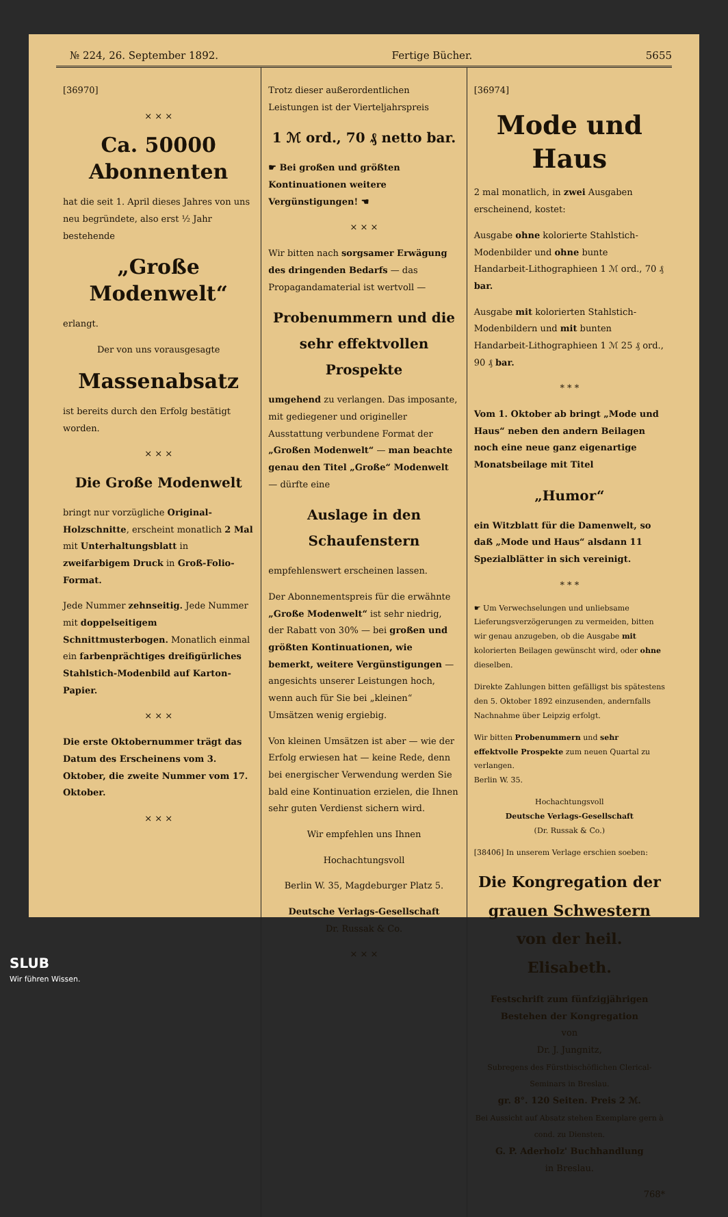№ 224, 26. September 1892. Fertige Bücher. 5655
[36970]
× × ×
Ca. 50000 Abonnenten
hat die seit 1. April dieses Jahres von uns neu begründete, also erst ½ Jahr bestehende
„Große Modenwelt“
erlangt.
Der von uns vorausgesagte
Massenabsatz
ist bereits durch den Erfolg bestätigt worden.
× × ×
Die Große Modenwelt
bringt nur vorzügliche Original-Holzschnitte, erscheint monatlich 2 Mal mit Unterhaltungsblatt in zweifarbigem Druck in Groß-Folio-Format.
Jede Nummer zehnseitig. Jede Nummer mit doppelseitigem Schnittmusterbogen. Monatlich einmal ein farbenprächtiges dreifigürliches Stahlstich-Modenbild auf Karton-Papier.
× × ×
Die erste Oktobernummer trägt das Datum des Erscheinens vom 3. Oktober, die zweite Nummer vom 17. Oktober.
× × ×
Trotz dieser außerordentlichen Leistungen ist der Vierteljahrspreis
1 ℳ ord., 70 ₰ netto bar.
☛ Bei großen und größten Kontinuationen weitere Vergünstigungen! ☚
× × ×
Wir bitten nach sorgsamer Erwägung des dringenden Bedarfs — das Propagandamaterial ist wertvoll —
Probenummern und die sehr effektvollen Prospekte
umgehend zu verlangen. Das imposante, mit gediegener und origineller Ausstattung verbundene Format der „Großen Modenwelt“ — man beachte genau den Titel „Große“ Modenwelt — dürfte eine
Auslage in den Schaufenstern
empfehlenswert erscheinen lassen.
Der Abonnementspreis für die erwähnte „Große Modenwelt“ ist sehr niedrig, der Rabatt von 30% — bei großen und größten Kontinuationen, wie bemerkt, weitere Vergünstigungen — angesichts unserer Leistungen hoch, wenn auch für Sie bei „kleinen“ Umsätzen wenig ergiebig.
Von kleinen Umsätzen ist aber — wie der Erfolg erwiesen hat — keine Rede, denn bei energischer Verwendung werden Sie bald eine Kontinuation erzielen, die Ihnen sehr guten Verdienst sichern wird.
Wir empfehlen uns Ihnen
Hochachtungsvoll
Berlin W. 35, Magdeburger Platz 5.
Deutsche Verlags-Gesellschaft
Dr. Russak & Co.
× × ×
[36974]
Mode und Haus
2 mal monatlich, in zwei Ausgaben erscheinend, kostet:
Ausgabe ohne kolorierte Stahlstich-Modenbilder und ohne bunte Handarbeit-Lithographieen 1 ℳ ord., 70 ₰ bar.
Ausgabe mit kolorierten Stahlstich-Modenbildern und mit bunten Handarbeit-Lithographieen 1 ℳ 25 ₰ ord., 90 ₰ bar.
* * *
Vom 1. Oktober ab bringt „Mode und Haus“ neben den andern Beilagen noch eine neue ganz eigenartige Monatsbeilage mit Titel
„Humor“
ein Witzblatt für die Damenwelt, so daß „Mode und Haus“ alsdann 11 Spezialblätter in sich vereinigt.
* * *
☛ Um Verwechselungen und unliebsame Lieferungsverzögerungen zu vermeiden, bitten wir genau anzugeben, ob die Ausgabe mit kolorierten Beilagen gewünscht wird, oder ohne dieselben.
Direkte Zahlungen bitten gefälligst bis spätestens den 5. Oktober 1892 einzusenden, andernfalls Nachnahme über Leipzig erfolgt.
Wir bitten Probenummern und sehr effektvolle Prospekte zum neuen Quartal zu verlangen.
Berlin W. 35.
Hochachtungsvoll
Deutsche Verlags-Gesellschaft
(Dr. Russak & Co.)
[38406] In unserem Verlage erschien soeben:
Die Kongregation der grauen Schwestern von der heil. Elisabeth.
Festschrift zum fünfzigjährigen Bestehen der Kongregation
von
Dr. J. Jungnitz,
Subregens des Fürstbischöflichen Clerical-Seminars in Breslau.
gr. 8°. 120 Seiten. Preis 2 ℳ.
Bei Aussicht auf Absatz stehen Exemplare gern à cond. zu Diensten.
G. P. Aderholz' Buchhandlung
in Breslau.
768*
SLUB
Wir führen Wissen.